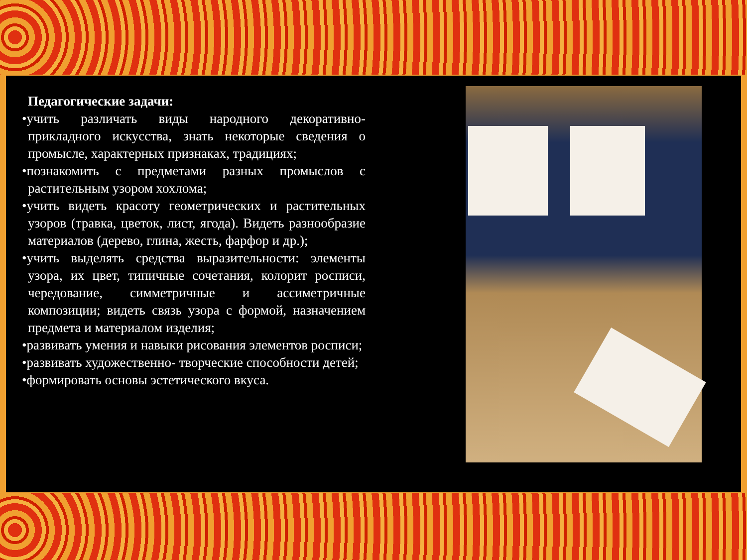Педагогические задачи:
•учить различать виды народного декоративно-прикладного искусства, знать некоторые сведения о промысле, характерных признаках, традициях;
•познакомить с предметами разных промыслов с растительным узором хохлома;
•учить видеть красоту геометрических и растительных узоров (травка, цветок, лист, ягода). Видеть разнообразие материалов (дерево, глина, жесть, фарфор и др.);
•учить выделять средства выразительности: элементы узора, их цвет, типичные сочетания, колорит росписи, чередование, симметричные и ассиметричные композиции; видеть связь узора с формой, назначением предмета и материалом изделия;
•развивать умения и навыки рисования элементов росписи;
•развивать художественно- творческие способности детей;
•формировать основы эстетического вкуса.